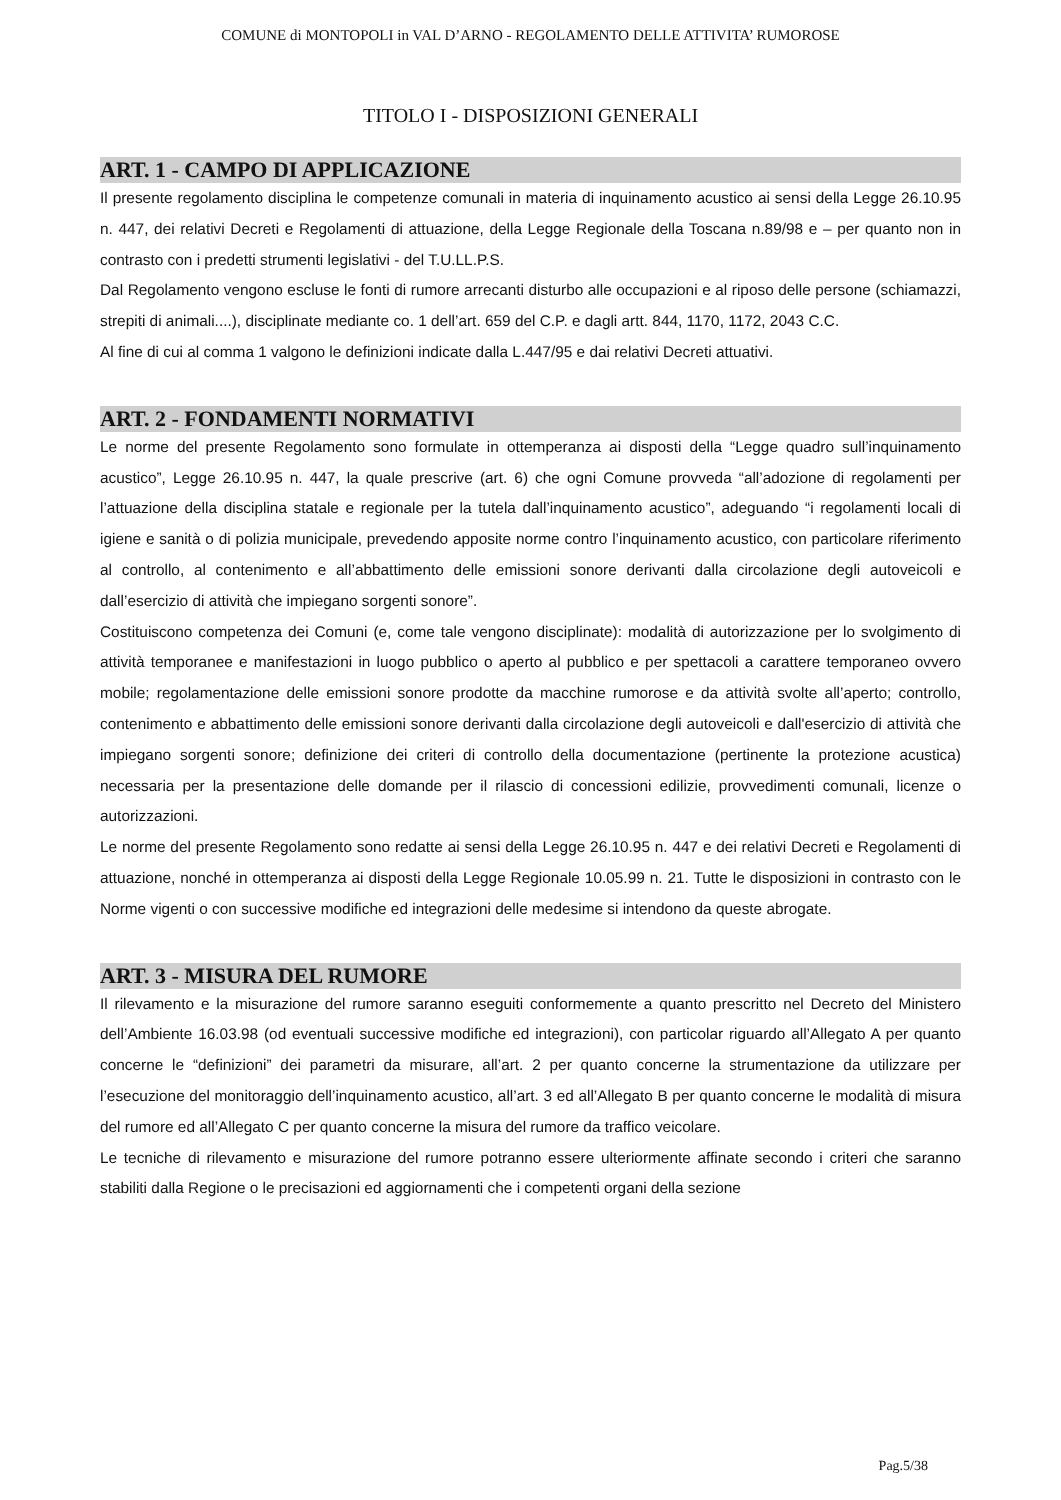COMUNE di MONTOPOLI in VAL D’ARNO - REGOLAMENTO DELLE ATTIVITA’ RUMOROSE
TITOLO I - DISPOSIZIONI GENERALI
ART. 1 - CAMPO DI APPLICAZIONE
Il presente regolamento disciplina le competenze comunali in materia di inquinamento acustico ai sensi della Legge 26.10.95 n. 447, dei relativi Decreti e Regolamenti di attuazione, della Legge Regionale della Toscana n.89/98 e – per quanto non in contrasto con i predetti strumenti legislativi - del T.U.LL.P.S.
Dal Regolamento vengono escluse le fonti di rumore arrecanti disturbo alle occupazioni e al riposo delle persone (schiamazzi, strepiti di animali....), disciplinate mediante co. 1 dell’art. 659 del C.P. e dagli artt. 844, 1170, 1172, 2043 C.C.
Al fine di cui al comma 1 valgono le definizioni indicate dalla L.447/95 e dai relativi Decreti attuativi.
ART. 2 - FONDAMENTI NORMATIVI
Le norme del presente Regolamento sono formulate in ottemperanza ai disposti della “Legge quadro sull’inquinamento acustico”, Legge 26.10.95 n. 447, la quale prescrive (art. 6) che ogni Comune provveda “all’adozione di regolamenti per l’attuazione della disciplina statale e regionale per la tutela dall’inquinamento acustico”, adeguando “i regolamenti locali di igiene e sanità o di polizia municipale, prevedendo apposite norme contro l’inquinamento acustico, con particolare riferimento al controllo, al contenimento e all’abbattimento delle emissioni sonore derivanti dalla circolazione degli autoveicoli e dall’esercizio di attività che impiegano sorgenti sonore”.
Costituiscono competenza dei Comuni (e, come tale vengono disciplinate): modalità di autorizzazione per lo svolgimento di attività temporanee e manifestazioni in luogo pubblico o aperto al pubblico e per spettacoli a carattere temporaneo ovvero mobile; regolamentazione delle emissioni sonore prodotte da macchine rumorose e da attività svolte all’aperto; controllo, contenimento e abbattimento delle emissioni sonore derivanti dalla circolazione degli autoveicoli e dall'esercizio di attività che impiegano sorgenti sonore; definizione dei criteri di controllo della documentazione (pertinente la protezione acustica) necessaria per la presentazione delle domande per il rilascio di concessioni edilizie, provvedimenti comunali, licenze o autorizzazioni.
Le norme del presente Regolamento sono redatte ai sensi della Legge 26.10.95 n. 447 e dei relativi Decreti e Regolamenti di attuazione, nonché in ottemperanza ai disposti della Legge Regionale 10.05.99 n. 21. Tutte le disposizioni in contrasto con le Norme vigenti o con successive modifiche ed integrazioni delle medesime si intendono da queste abrogate.
ART. 3 - MISURA DEL RUMORE
Il rilevamento e la misurazione del rumore saranno eseguiti conformemente a quanto prescritto nel Decreto del Ministero dell’Ambiente 16.03.98 (od eventuali successive modifiche ed integrazioni), con particolar riguardo all’Allegato A per quanto concerne le “definizioni” dei parametri da misurare, all’art. 2 per quanto concerne la strumentazione da utilizzare per l’esecuzione del monitoraggio dell’inquinamento acustico, all’art. 3 ed all’Allegato B per quanto concerne le modalità di misura del rumore ed all’Allegato C per quanto concerne la misura del rumore da traffico veicolare.
Le tecniche di rilevamento e misurazione del rumore potranno essere ulteriormente affinate secondo i criteri che saranno stabiliti dalla Regione o le precisazioni ed aggiornamenti che i competenti organi della sezione
Pag.5/38